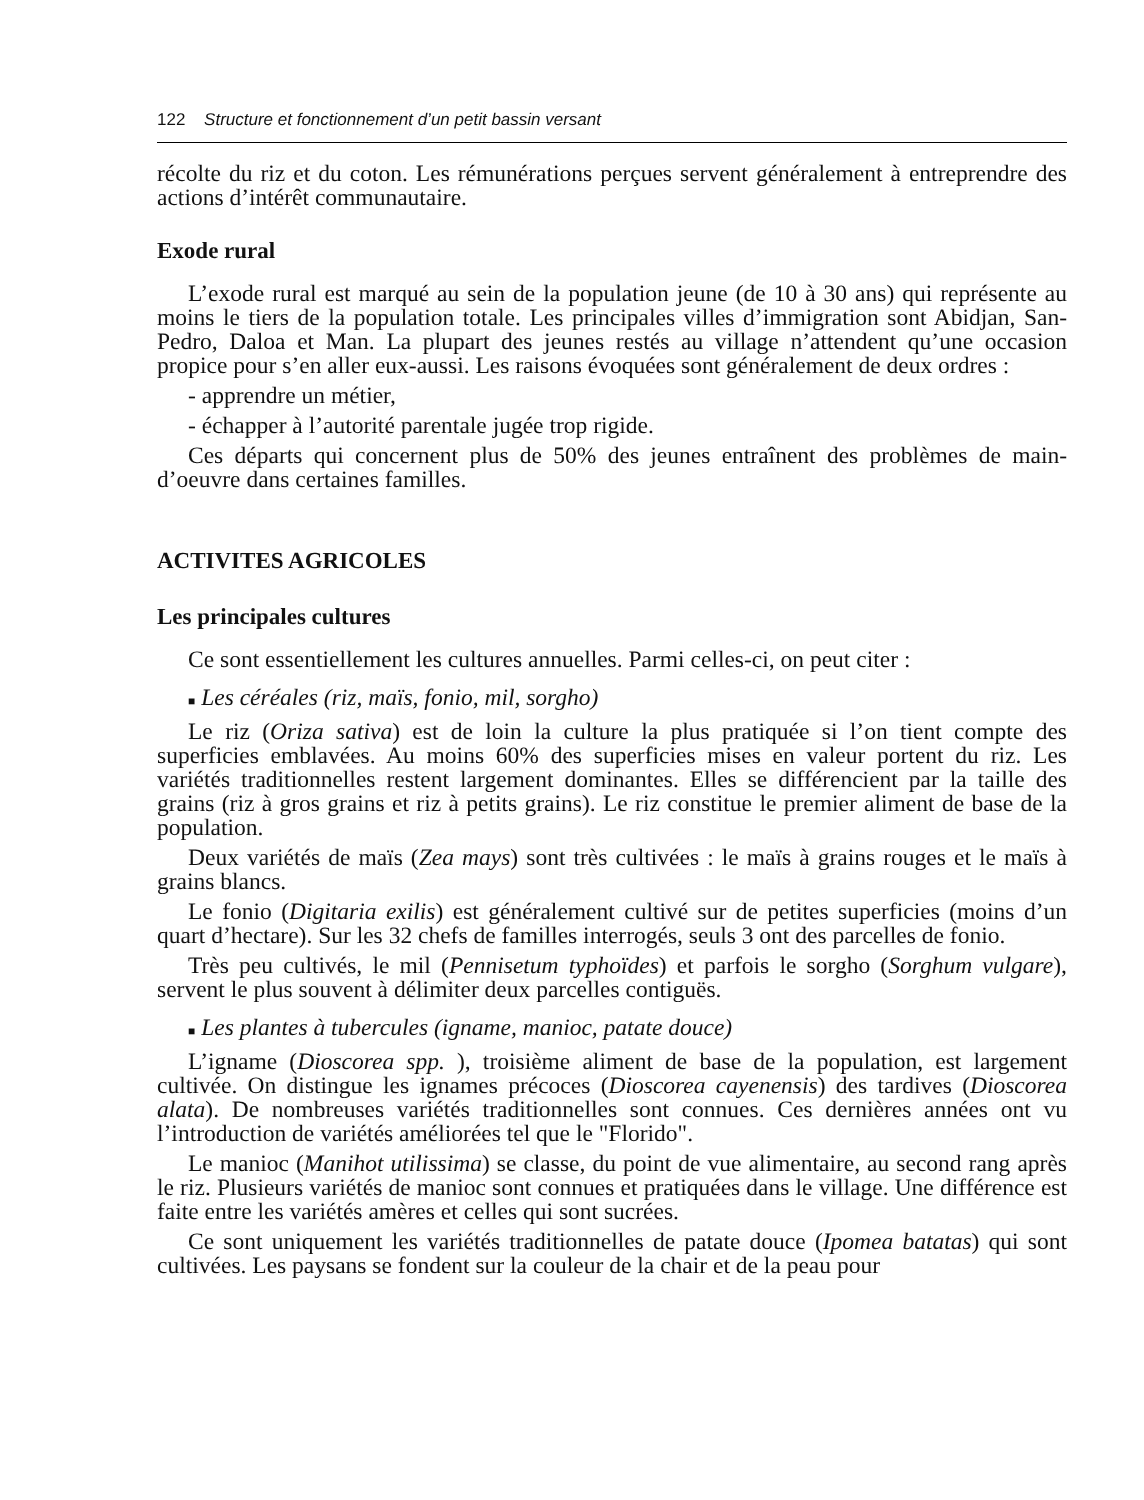122 Structure et fonctionnement d’un petit bassin versant
récolte du riz et du coton. Les rémunérations perçues servent généralement à entreprendre des actions d’intérêt communautaire.
Exode rural
L’exode rural est marqué au sein de la population jeune (de 10 à 30 ans) qui représente au moins le tiers de la population totale. Les principales villes d’immigration sont Abidjan, San-Pedro, Daloa et Man. La plupart des jeunes restés au village n’attendent qu’une occasion propice pour s’en aller eux-aussi. Les raisons évoquées sont généralement de deux ordres :
- apprendre un métier,
- échapper à l’autorité parentale jugée trop rigide.
Ces départs qui concernent plus de 50% des jeunes entraînent des problèmes de main-d’oeuvre dans certaines familles.
ACTIVITES AGRICOLES
Les principales cultures
Ce sont essentiellement les cultures annuelles. Parmi celles-ci, on peut citer :
■ Les céréales (riz, maïs, fonio, mil, sorgho)
Le riz (Oriza sativa) est de loin la culture la plus pratiquée si l’on tient compte des superficies emblavées. Au moins 60% des superficies mises en valeur portent du riz. Les variétés traditionnelles restent largement dominantes. Elles se différencient par la taille des grains (riz à gros grains et riz à petits grains). Le riz constitue le premier aliment de base de la population.
Deux variétés de maïs (Zea mays) sont très cultivées : le maïs à grains rouges et le maïs à grains blancs.
Le fonio (Digitaria exilis) est généralement cultivé sur de petites superficies (moins d’un quart d’hectare). Sur les 32 chefs de familles interrogés, seuls 3 ont des parcelles de fonio.
Très peu cultivés, le mil (Pennisetum typhoïdes) et parfois le sorgho (Sorghum vulgare), servent le plus souvent à délimiter deux parcelles contiguës.
■ Les plantes à tubercules (igname, manioc, patate douce)
L’igname (Dioscorea spp. ), troisième aliment de base de la population, est largement cultivée. On distingue les ignames précoces (Dioscorea cayenensis) des tardives (Dioscorea alata). De nombreuses variétés traditionnelles sont connues. Ces dernières années ont vu l’introduction de variétés améliorées tel que le "Florido".
Le manioc (Manihot utilissima) se classe, du point de vue alimentaire, au second rang après le riz. Plusieurs variétés de manioc sont connues et pratiquées dans le village. Une différence est faite entre les variétés amères et celles qui sont sucrées.
Ce sont uniquement les variétés traditionnelles de patate douce (Ipomea batatas) qui sont cultivées. Les paysans se fondent sur la couleur de la chair et de la peau pour